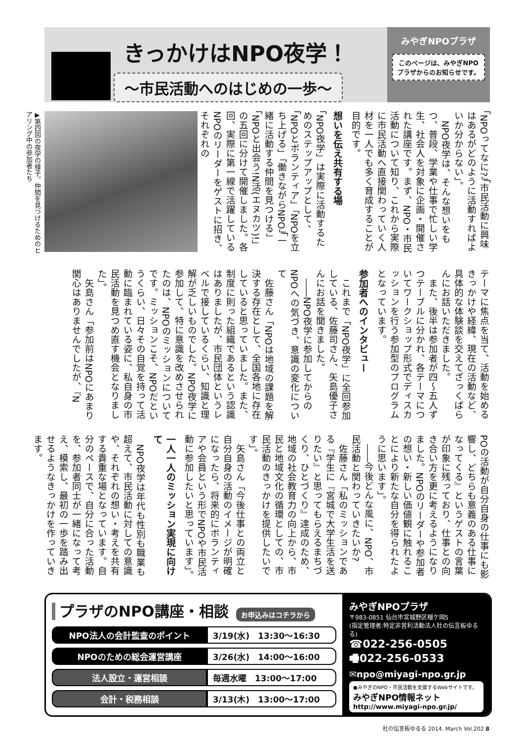きっかけはNPO夜学！
～市民活動へのはじめの一歩～
みやぎNPOプラザ
このページは、みやぎNPOプラザからのお知らせです。
「NPOってなに?」「市民活動に興味はあるがどのように活動すればよいか分からない」。
　NPO夜学は、そんな想いをもつ、普段、学業や仕事で忙しい学生、社会人を対象に企画・開催された講座です。まず、NPO・市民活動について知り、これから実際に市民活動へ直接関わっていく人材を一人でも多く育成することが目的です。
想いを伝え共有する場
「NPO夜学」は実際に活動するためのステップアップとして、「NPOとボランティア」「NPOを立ち上げる」「働きながらNPO」「一緒に活動する仲間を見つける」「NPOと出会う!N活(エヌカツ)!」の五回に分けて開催しました。各回、実際に第一線で活躍しているNPOのリーダーをゲストに招き、それぞれの
▶第四回の夜学の様子。仲間を見つけるためのヒアリング中の参加者たち
テーマに焦点を当て、活動を始めるきっかけや経緯、現在の活動など、具体的な体験談を交えてざっくばらんにお話いただきました。
　また、後半は参加者が四～五人ずつテーブルに分かれ、各テーマについてワークショップ形式でディスカッションを行う参加型のプログラムとなっています。
参加者へのインタビュー
　これまで「NPO夜学」に全回参加している、佐藤司さん、矢島優子さんにお話を聞きました。
　――NPO夜学に参加してからのNPOへの気づき、意識の変化について
　佐藤さん「NPOは地域の課題を解決する存在として、全国各地に存在していると思っていました。また、制度に則った組織であるという認識はありましたが、市民団体というレベルで接しているくらい、知識と理解が乏しいものでした。NPO夜学に参加して、特に意識を改めさせられたのは、NPOのミッションについてです。ミッションこそ、NPOだというくらい、日々その自覚を持って活動に臨まれている姿に、私自身の市民活動を見つめ直す機会となりました」。
　矢島さん「参加前はNPOにあまり関心はありませんでしたが、『N
POの活動が自分自身の仕事にも影響し、どちらも意義のある仕事になってくる』というゲストの言葉が印象に残っており、仕事との向き合い方を更に考えるようになりました。NPOのリーダーや参加者の想い・新しい価値観に触れることにより新たな自分を得られたように思います」。
　――今後どんな風に、NPO、市民活動と関わっていきたいか?
　佐藤さん「私のミッションである『学生に『宮城で大学生活を送りたい』と思ってもらえるまちづくり、ひとづくり』達成のため、地域の社会教育力の向上から、市民と地域文化の循環としての、市民活動のきっかけを提供したいです」。
　矢島さん「今後仕事との両立と自分自身の活動のイメージが明確になったら、将来的にボランティアや会員という形でNPOや市民活動に参加したいと思っています」。
一人一人のミッション実現に向けて
　NPO夜学は年代も性別も職業も超えて、市民活動に対しての意識や、それぞれの想い・考えを共有する貴重な場となっています。自分のペースで、自分に合った活動を、参加者同士が一緒になって考え、模索し、最初の一歩を踏み出せるようなきっかけを作っていきます。
プラザのNPO講座・相談 お申込みはコチラから
| NPO法人の会計監査のポイント | 3/19(水) 13:30～16:30 |
| NPOのための総会運営講座 | 3/26(水) 14:00～16:00 |
| 法人設立・運営相談 | 毎週水曜 13:00～17:00 |
| 会計・税務相談 | 3/13(木) 13:00～17:00 |
みやぎNPOプラザ
〒983-0851 仙台市宮城野区榴ケ岡5
(指定管理者:特定非営利活動法人杜の伝言板ゆるる)
☎022-256-0505
🖷022-256-0533
✉npo@miyagi-npo.gr.jp
●みやぎのNPO・市民活動を支援するWebサイトです。
みやぎNPO情報ネット
http://www.miyagi-npo.gr.jp/
杜の伝言板ゆるる 2014. March Vol.202 8